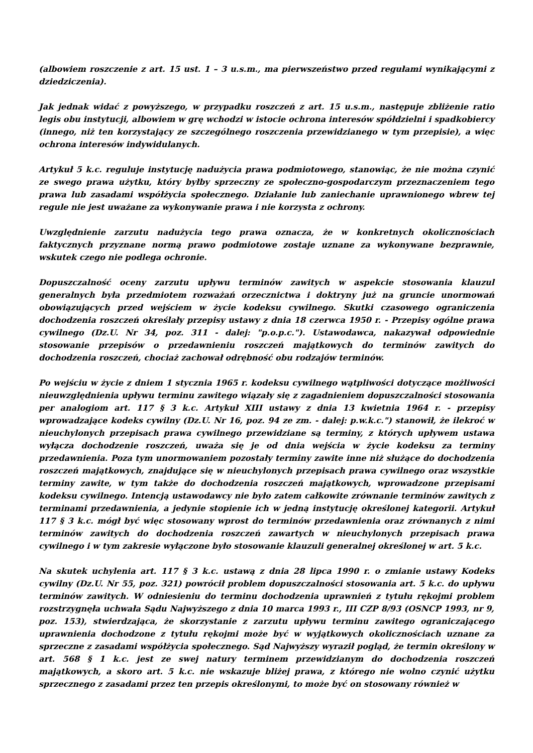(albowiem roszczenie z art. 15 ust. 1 – 3 u.s.m., ma pierwszeństwo przed regułami wynikającymi z dziedziczenia).
Jak jednak widać z powyższego, w przypadku roszczeń z art. 15 u.s.m., następuje zbliżenie ratio legis obu instytucji, albowiem w grę wchodzi w istocie ochrona interesów spółdzielni i spadkobiercy (innego, niż ten korzystający ze szczególnego roszczenia przewidzianego w tym przepisie), a więc ochrona interesów indywidulanych.
Artykuł 5 k.c. reguluje instytucję nadużycia prawa podmiotowego, stanowiąc, że nie można czynić ze swego prawa użytku, który byłby sprzeczny ze społeczno-gospodarczym przeznaczeniem tego prawa lub zasadami współżycia społecznego. Działanie lub zaniechanie uprawnionego wbrew tej regule nie jest uważane za wykonywanie prawa i nie korzysta z ochrony.
Uwzględnienie zarzutu nadużycia tego prawa oznacza, że w konkretnych okolicznościach faktycznych przyznane normą prawo podmiotowe zostaje uznane za wykonywane bezprawnie, wskutek czego nie podlega ochronie.
Dopuszczalność oceny zarzutu upływu terminów zawitych w aspekcie stosowania klauzul generalnych była przedmiotem rozważań orzecznictwa i doktryny już na gruncie unormowań obowiązujących przed wejściem w życie kodeksu cywilnego. Skutki czasowego ograniczenia dochodzenia roszczeń określały przepisy ustawy z dnia 18 czerwca 1950 r. - Przepisy ogólne prawa cywilnego (Dz.U. Nr 34, poz. 311 - dalej: "p.o.p.c."). Ustawodawca, nakazywał odpowiednie stosowanie przepisów o przedawnieniu roszczeń majątkowych do terminów zawitych do dochodzenia roszczeń, chociaż zachował odrębność obu rodzajów terminów.
Po wejściu w życie z dniem 1 stycznia 1965 r. kodeksu cywilnego wątpliwości dotyczące możliwości nieuwzględnienia upływu terminu zawitego wiązały się z zagadnieniem dopuszczalności stosowania per analogiom art. 117 § 3 k.c. Artykuł XIII ustawy z dnia 13 kwietnia 1964 r. - przepisy wprowadzające kodeks cywilny (Dz.U. Nr 16, poz. 94 ze zm. - dalej: p.w.k.c.") stanowił, że ilekroć w nieuchylonych przepisach prawa cywilnego przewidziane są terminy, z których upływem ustawa wyłącza dochodzenie roszczeń, uważa się je od dnia wejścia w życie kodeksu za terminy przedawnienia. Poza tym unormowaniem pozostały terminy zawite inne niż służące do dochodzenia roszczeń majątkowych, znajdujące się w nieuchylonych przepisach prawa cywilnego oraz wszystkie terminy zawite, w tym także do dochodzenia roszczeń majątkowych, wprowadzone przepisami kodeksu cywilnego. Intencją ustawodawcy nie było zatem całkowite zrównanie terminów zawitych z terminami przedawnienia, a jedynie stopienie ich w jedną instytucję określonej kategorii. Artykuł 117 § 3 k.c. mógł być więc stosowany wprost do terminów przedawnienia oraz zrównanych z nimi terminów zawitych do dochodzenia roszczeń zawartych w nieuchylonych przepisach prawa cywilnego i w tym zakresie wyłączone było stosowanie klauzuli generalnej określonej w art. 5 k.c.
Na skutek uchylenia art. 117 § 3 k.c. ustawą z dnia 28 lipca 1990 r. o zmianie ustawy Kodeks cywilny (Dz.U. Nr 55, poz. 321) powrócił problem dopuszczalności stosowania art. 5 k.c. do upływu terminów zawitych. W odniesieniu do terminu dochodzenia uprawnień z tytułu rękojmi problem rozstrzygnęła uchwała Sądu Najwyższego z dnia 10 marca 1993 r., III CZP 8/93 (OSNCP 1993, nr 9, poz. 153), stwierdzająca, że skorzystanie z zarzutu upływu terminu zawitego ograniczającego uprawnienia dochodzone z tytułu rękojmi może być w wyjątkowych okolicznościach uznane za sprzeczne z zasadami współżycia społecznego. Sąd Najwyższy wyraził pogląd, że termin określony w art. 568 § 1 k.c. jest ze swej natury terminem przewidzianym do dochodzenia roszczeń majątkowych, a skoro art. 5 k.c. nie wskazuje bliżej prawa, z którego nie wolno czynić użytku sprzecznego z zasadami przez ten przepis określonymi, to może być on stosowany również w